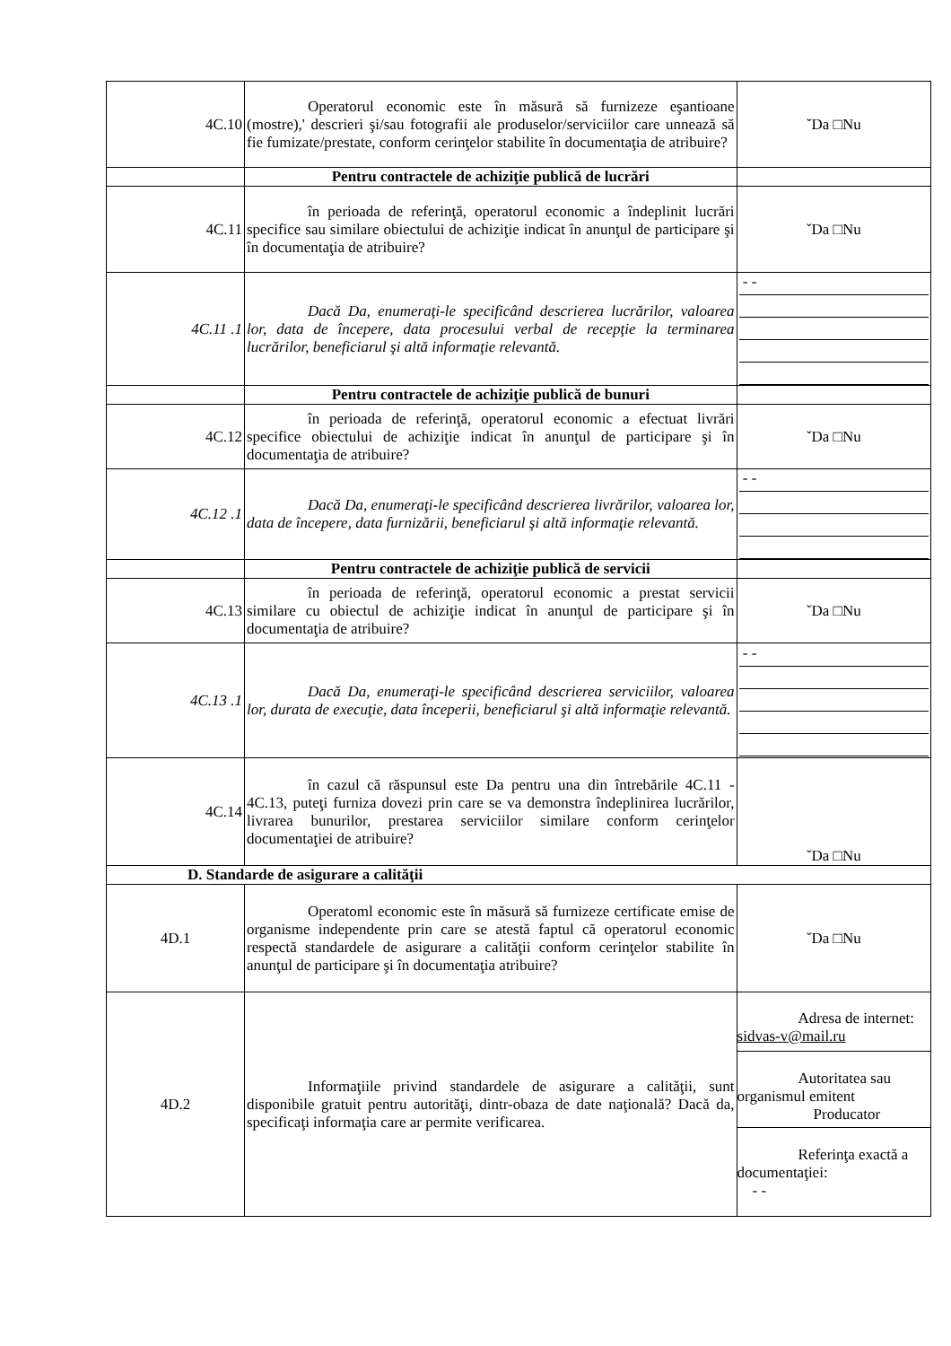| 4C.10 | Operatorul economic este în măsură să furnizeze eşantioane (mostre),' descrieri şi/sau fotografii ale produselor/serviciilor care unnează să fie fumizate/prestate, conform cerinţelor stabilite în documentaţia de atribuire? | ˇDa □Nu |
| | Pentru contractele de achiziţie publică de lucrări | |
| 4C.11 | în perioada de referinţă, operatorul economic a îndeplinit lucrări specifice sau similare obiectului de achiziţie indicat în anunţul de participare şi în documentaţia de atribuire? | ˇDa □Nu |
| 4C.11 .1 | Dacă Da, enumeraţi-le specificând descrierea lucrărilor, valoarea lor, data de începere, data procesului verbal de recepţie la terminarea lucrărilor, beneficiarul şi altă informaţie relevantă. | - - |
| | Pentru contractele de achiziţie publică de bunuri | |
| 4C.12 | în perioada de referinţă, operatorul economic a efectuat livrări specifice obiectului de achiziţie indicat în anunţul de participare şi în documentaţia de atribuire? | ˇDa □Nu |
| 4C.12 .1 | Dacă Da, enumeraţi-le specificând descrierea livrărilor, valoarea lor, data de începere, data furnizării, beneficiarul şi altă informaţie relevantă. | - - |
| | Pentru contractele de achiziţie publică de servicii | |
| 4C.13 | în perioada de referinţă, operatorul economic a prestat servicii similare cu obiectul de achiziţie indicat în anunţul de participare şi în documentaţia de atribuire? | ˇDa □Nu |
| 4C.13 .1 | Dacă Da, enumeraţi-le specificând descrierea serviciilor, valoarea lor, durata de execuţie, data începerii, beneficiarul şi altă informaţie relevantă. | - - |
| 4C.14 | în cazul că răspunsul este Da pentru una din întrebările 4C.11 - 4C.13, puteţi furniza dovezi prin care se va demonstra îndeplinirea lucrărilor, livrarea bunurilor, prestarea serviciilor similare conform cerinţelor documentaţiei de atribuire? | ˇDa □Nu |
| D. Standarde de asigurare a calităţii | | |
| 4D.1 | Operatoml economic este în măsură să furnizeze certificate emise de organisme independente prin care se atestă faptul că operatorul economic respectă standardele de asigurare a calităţii conform cerinţelor stabilite în anunţul de participare şi în documentaţia atribuire? | ˇDa □Nu |
| 4D.2 | Informaţiile privind standardele de asigurare a calităţii, sunt disponibile gratuit pentru autorităţi, dintr-obaza de date naţională? Dacă da, specificaţi informaţia care ar permite verificarea. | Adresa de internet: sidvas-v@mail.ru Autoritatea sau organismul emitent Producator Referinţa exactă a documentaţiei: - - |